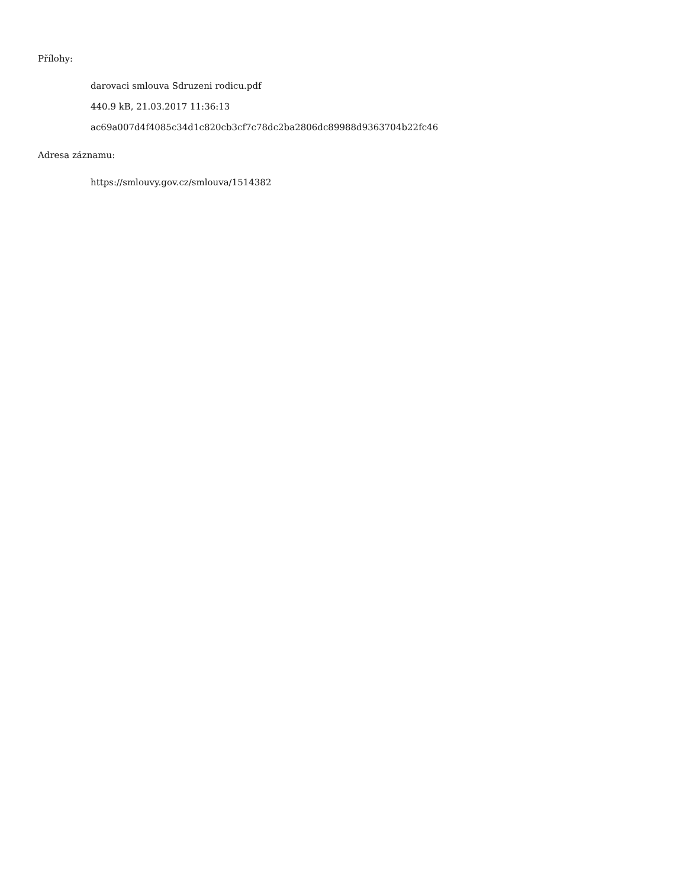Přílohy:
darovaci smlouva Sdruzeni rodicu.pdf
440.9 kB, 21.03.2017 11:36:13
ac69a007d4f4085c34d1c820cb3cf7c78dc2ba2806dc89988d9363704b22fc46
Adresa záznamu:
https://smlouvy.gov.cz/smlouva/1514382